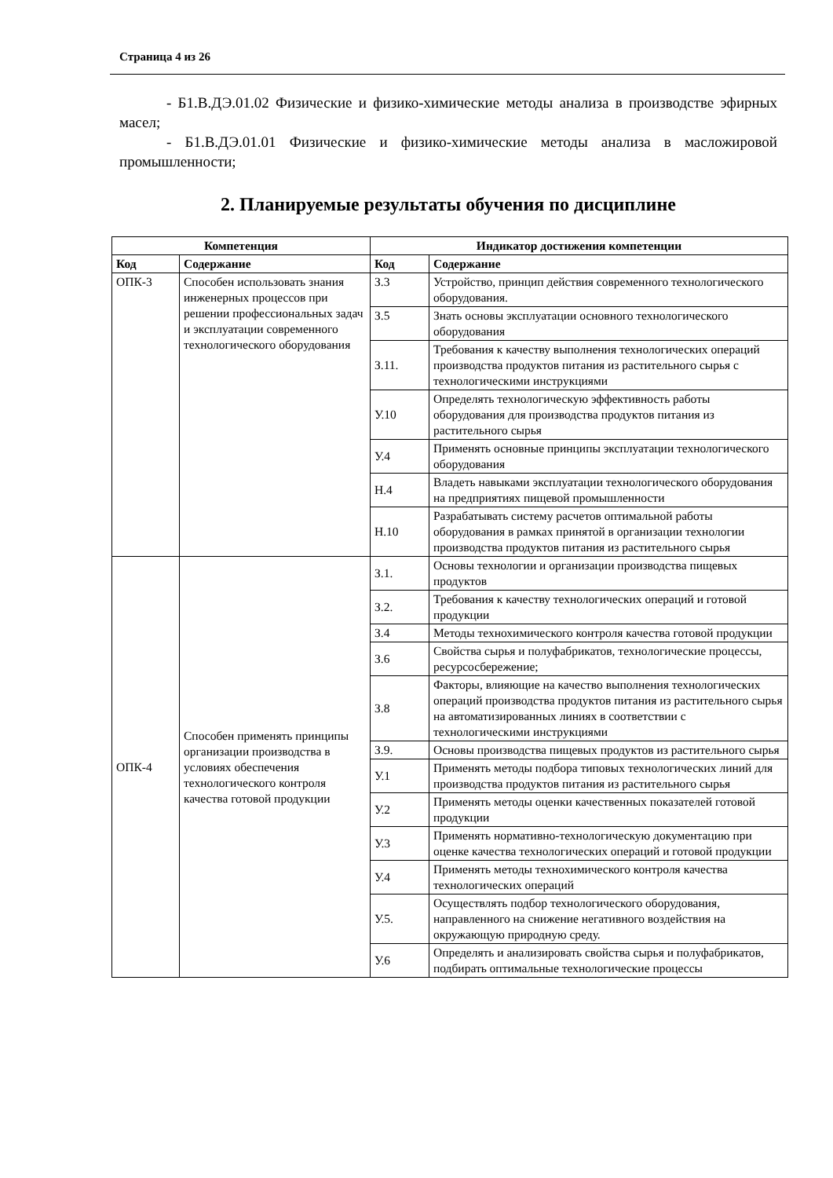Страница 4 из 26
- Б1.В.ДЭ.01.02 Физические и физико-химические методы анализа в производстве эфирных масел;
- Б1.В.ДЭ.01.01 Физические и физико-химические методы анализа в масложировой промышленности;
2. Планируемые результаты обучения по дисциплине
| Компетенция | | Индикатор достижения компетенции | |
| --- | --- | --- | --- |
| Код | Содержание | Код | Содержание |
| ОПК-3 | Способен использовать знания инженерных процессов при решении профессиональных задач и эксплуатации современного технологического оборудования | З.3 | Устройство, принцип действия современного технологического оборудования. |
| | | З.5 | Знать основы эксплуатации основного технологического оборудования |
| | | З.11. | Требования к качеству выполнения технологических операций производства продуктов питания из растительного сырья с технологическими инструкциями |
| | | У.10 | Определять технологическую эффективность работы оборудования для производства продуктов питания из растительного сырья |
| | | У.4 | Применять основные принципы эксплуатации технологического оборудования |
| | | Н.4 | Владеть навыками эксплуатации технологического оборудования на предприятиях пищевой промышленности |
| | | Н.10 | Разрабатывать систему расчетов оптимальной работы оборудования в рамках принятой в организации технологии производства продуктов питания из растительного сырья |
| ОПК-4 | Способен применять принципы организации производства в условиях обеспечения технологического контроля качества готовой продукции | З.1. | Основы технологии и организации производства пищевых продуктов |
| | | З.2. | Требования к качеству технологических операций и готовой продукции |
| | | З.4 | Методы технохимического контроля качества готовой продукции |
| | | З.6 | Свойства сырья и полуфабрикатов, технологические процессы, ресурсосбережение; |
| | | З.8 | Факторы, влияющие на качество выполнения технологических операций производства продуктов питания из растительного сырья на автоматизированных линиях в соответствии с технологическими инструкциями |
| | | З.9. | Основы производства пищевых продуктов из растительного сырья |
| | | У.1 | Применять методы подбора типовых технологических линий для производства продуктов питания из растительного сырья |
| | | У.2 | Применять методы оценки качественных показателей готовой продукции |
| | | У.3 | Применять нормативно-технологическую документацию при оценке качества технологических операций и готовой продукции |
| | | У.4 | Применять методы технохимического контроля качества технологических операций |
| | | У.5. | Осуществлять подбор технологического оборудования, направленного на снижение негативного воздействия на окружающую природную среду. |
| | | У.6 | Определять и анализировать свойства сырья и полуфабрикатов, подбирать оптимальные технологические процессы |